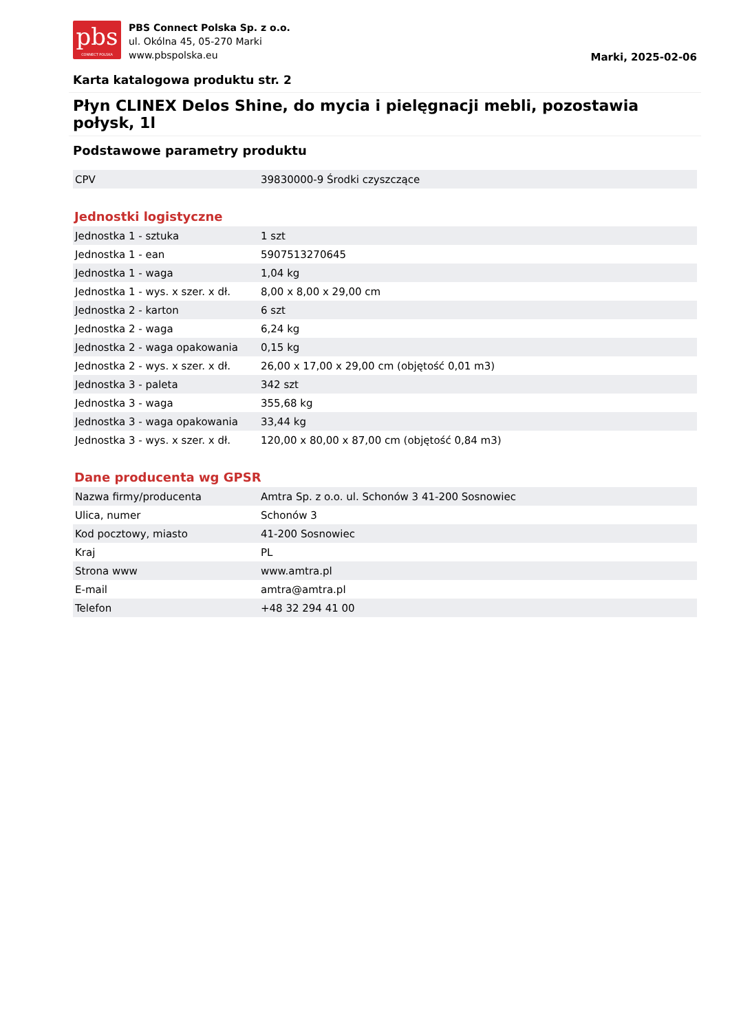pbs
CONNECT POLSKA
PBS Connect Polska Sp. z o.o.
ul. Okólna 45, 05-270 Marki
www.pbspolska.eu
Marki, 2025-02-06
Karta katalogowa produktu str. 2
Płyn CLINEX Delos Shine, do mycia i pielęgnacji mebli, pozostawia połysk, 1l
Podstawowe parametry produktu
| CPV | 39830000-9 Środki czyszczące |
Jednostki logistyczne
| Jednostka 1 - sztuka | 1 szt |
| Jednostka 1 - ean | 5907513270645 |
| Jednostka 1 - waga | 1,04 kg |
| Jednostka 1 - wys. x szer. x dł. | 8,00 x 8,00 x 29,00 cm |
| Jednostka 2 - karton | 6 szt |
| Jednostka 2 - waga | 6,24 kg |
| Jednostka 2 - waga opakowania | 0,15 kg |
| Jednostka 2 - wys. x szer. x dł. | 26,00 x 17,00 x 29,00 cm (objętość 0,01 m3) |
| Jednostka 3 - paleta | 342 szt |
| Jednostka 3 - waga | 355,68 kg |
| Jednostka 3 - waga opakowania | 33,44 kg |
| Jednostka 3 - wys. x szer. x dł. | 120,00 x 80,00 x 87,00 cm (objętość 0,84 m3) |
Dane producenta wg GPSR
| Nazwa firmy/producenta | Amtra Sp. z o.o. ul. Schonów 3 41-200 Sosnowiec |
| Ulica, numer | Schonów 3 |
| Kod pocztowy, miasto | 41-200 Sosnowiec |
| Kraj | PL |
| Strona www | www.amtra.pl |
| E-mail | amtra@amtra.pl |
| Telefon | +48 32 294 41 00 |